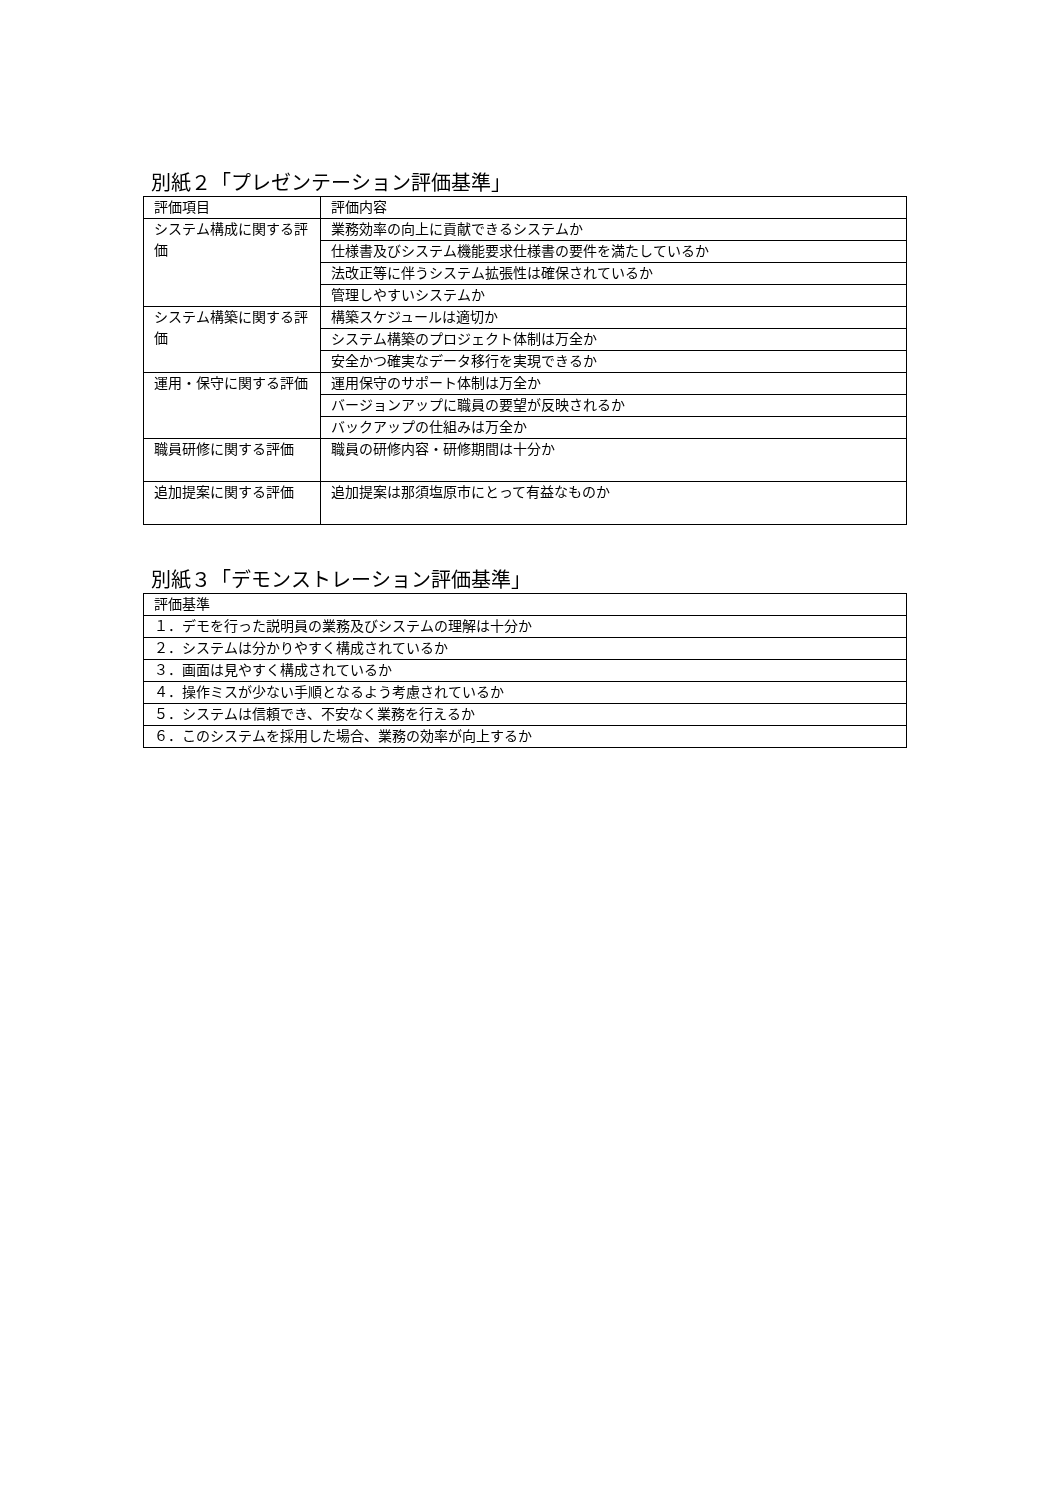別紙２「プレゼンテーション評価基準」
| 評価項目 | 評価内容 |
| システム構成に関する評価 | 業務効率の向上に貢献できるシステムか |
| | 仕様書及びシステム機能要求仕様書の要件を満たしているか |
| | 法改正等に伴うシステム拡張性は確保されているか |
| | 管理しやすいシステムか |
| システム構築に関する評価 | 構築スケジュールは適切か |
| | システム構築のプロジェクト体制は万全か |
| | 安全かつ確実なデータ移行を実現できるか |
| 運用・保守に関する評価 | 運用保守のサポート体制は万全か |
| | バージョンアップに職員の要望が反映されるか |
| | バックアップの仕組みは万全か |
| 職員研修に関する評価 | 職員の研修内容・研修期間は十分か |
| 追加提案に関する評価 | 追加提案は那須塩原市にとって有益なものか |
別紙３「デモンストレーション評価基準」
| 評価基準 |
| １．デモを行った説明員の業務及びシステムの理解は十分か |
| ２．システムは分かりやすく構成されているか |
| ３．画面は見やすく構成されているか |
| ４．操作ミスが少ない手順となるよう考慮されているか |
| ５．システムは信頼でき、不安なく業務を行えるか |
| ６．このシステムを採用した場合、業務の効率が向上するか |